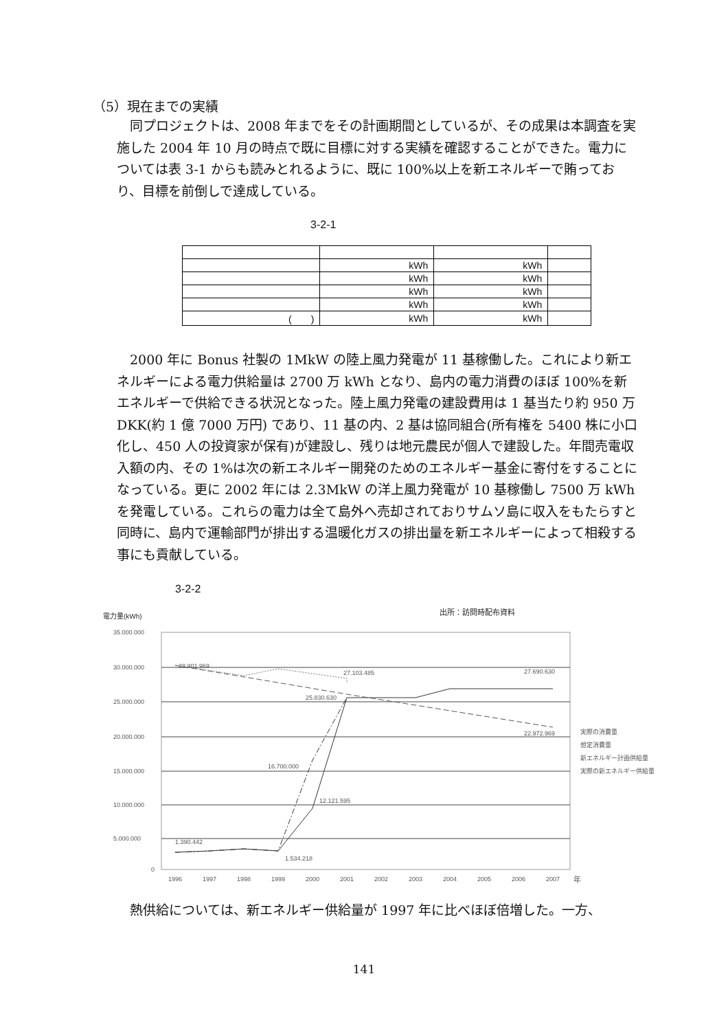（5）現在までの実績
同プロジェクトは、2008 年までをその計画期間としているが、その成果は本調査を実施した 2004 年 10 月の時点で既に目標に対する実績を確認することができた。電力については表 3-1 からも読みとれるように、既に 100%以上を新エネルギーで賄っており、目標を前倒しで達成している。
3-2-1
| | kWh | kWh | |
| | kWh | kWh | |
| | kWh | kWh | |
| | kWh | kWh | |
| ( ) | kWh | kWh | |
2000 年に Bonus 社製の 1MkW の陸上風力発電が 11 基稼働した。これにより新エネルギーによる電力供給量は 2700 万 kWh となり、島内の電力消費のほぼ 100%を新エネルギーで供給できる状況となった。陸上風力発電の建設費用は 1 基当たり約 950 万 DKK(約 1 億 7000 万円) であり、11 基の内、2 基は協同組合(所有権を 5400 株に小口化し、450 人の投資家が保有)が建設し、残りは地元農民が個人で建設した。年間売電収入額の内、その 1%は次の新エネルギー開発のためのエネルギー基金に寄付をすることになっている。更に 2002 年には 2.3MkW の洋上風力発電が 10 基稼働し 7500 万 kWh を発電している。これらの電力は全て島外へ売却されておりサムソ島に収入をもたらすと同時に、島内で運輸部門が排出する温暖化ガスの排出量を新エネルギーによって相殺する事にも貢献している。
3-2-2
電力量(kWh)
出所：訪問時配布資料
35.000.000
30.000.000
25.000.000
20.000.000
15.000.000
10.000.000
5.000.000
0
1996
1997
1998
1999
2000
2001
2002
2003
2004
2005
2006
2007
年
28.901.969
27.103.485
27.690.630
25.830.630
22.972.969
16.700.000
12.121.595
1.390.442
1.534.218
実際の消費量
想定消費量
新エネルギー計画供給量
実際の新エネルギー供給量
熱供給については、新エネルギー供給量が 1997 年に比べほぼ倍増した。一方、
141